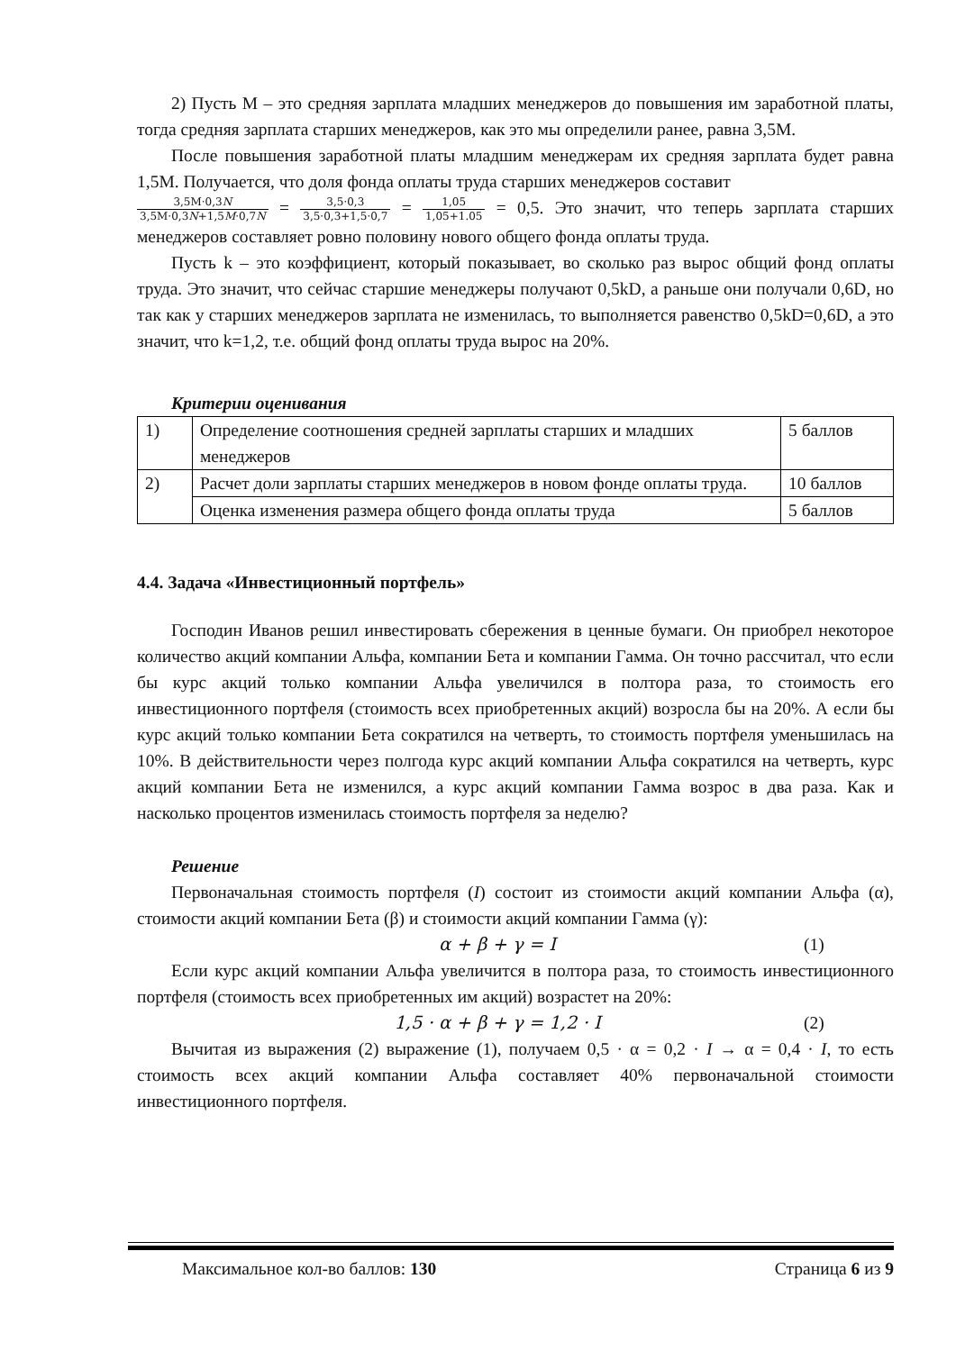2) Пусть М – это средняя зарплата младших менеджеров до повышения им заработной платы, тогда средняя зарплата старших менеджеров, как это мы определили ранее, равна 3,5М.
После повышения заработной платы младшим менеджерам их средняя зарплата будет равна 1,5М. Получается, что доля фонда оплаты труда старших менеджеров составит
3,5М·0,3N 3,5М·0,3N+1,5M·0,7N = 3,5·0,3 3,5·0,3+1,5·0,7 = 1,05 1,05+1.05 = 0,5. Это значит, что теперь зарплата старших менеджеров составляет ровно половину нового общего фонда оплаты труда.
Пусть k – это коэффициент, который показывает, во сколько раз вырос общий фонд оплаты труда. Это значит, что сейчас старшие менеджеры получают 0,5kD, а раньше они получали 0,6D, но так как у старших менеджеров зарплата не изменилась, то выполняется равенство 0,5kD=0,6D, а это значит, что k=1,2, т.е. общий фонд оплаты труда вырос на 20%.
Критерии оценивания
| 1) | Определение соотношения средней зарплаты старших и младших менеджеров | 5 баллов |
| 2) | Расчет доли зарплаты старших менеджеров в новом фонде оплаты труда. | 10 баллов |
| | Оценка изменения размера общего фонда оплаты труда | 5 баллов |
4.4. Задача «Инвестиционный портфель»
Господин Иванов решил инвестировать сбережения в ценные бумаги. Он приобрел некоторое количество акций компании Альфа, компании Бета и компании Гамма. Он точно рассчитал, что если бы курс акций только компании Альфа увеличился в полтора раза, то стоимость его инвестиционного портфеля (стоимость всех приобретенных акций) возросла бы на 20%. А если бы курс акций только компании Бета сократился на четверть, то стоимость портфеля уменьшилась на 10%. В действительности через полгода курс акций компании Альфа сократился на четверть, курс акций компании Бета не изменился, а курс акций компании Гамма возрос в два раза. Как и насколько процентов изменилась стоимость портфеля за неделю?
Решение
Первоначальная стоимость портфеля (I) состоит из стоимости акций компании Альфа (α), стоимости акций компании Бета (β) и стоимости акций компании Гамма (γ):
α + β + γ = I (1)
Если курс акций компании Альфа увеличится в полтора раза, то стоимость инвестиционного портфеля (стоимость всех приобретенных им акций) возрастет на 20%:
1,5 · α + β + γ = 1,2 · I (2)
Вычитая из выражения (2) выражение (1), получаем 0,5 · α = 0,2 · I → α = 0,4 · I, то есть стоимость всех акций компании Альфа составляет 40% первоначальной стоимости инвестиционного портфеля.
Максимальное кол-во баллов: 130 Страница 6 из 9